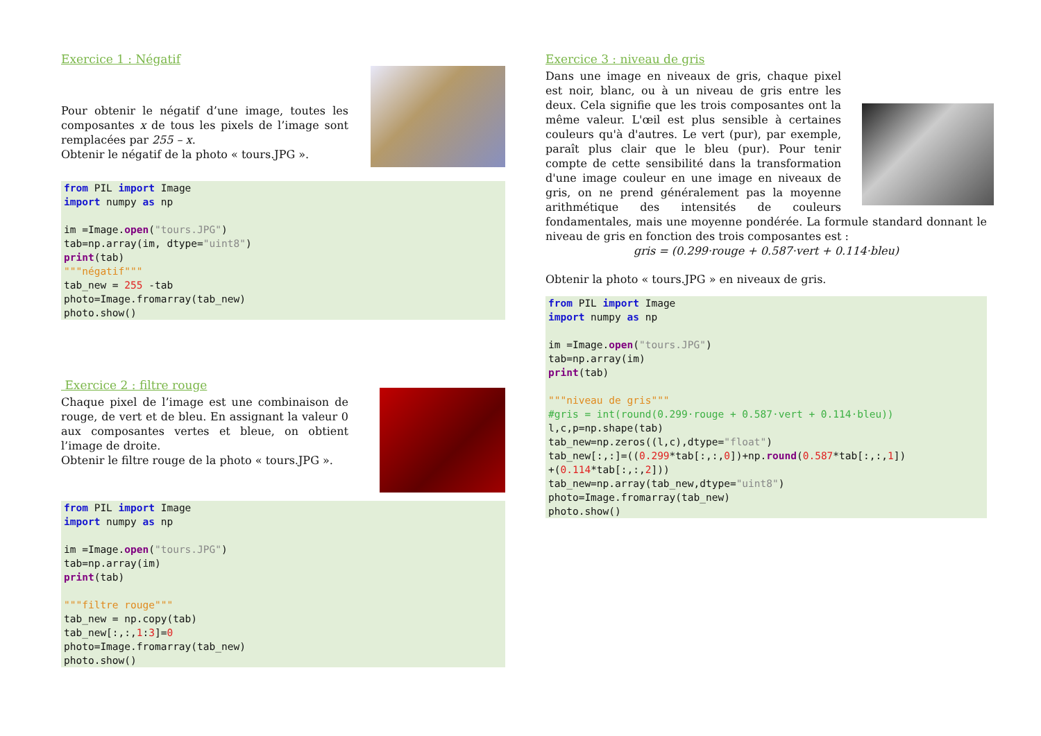Exercice 1 : Négatif
Pour obtenir le négatif d’une image, toutes les composantes x de tous les pixels de l’image sont remplacées par 255 – x.
Obtenir le négatif de la photo « tours.JPG ».
from PIL import Image
import numpy as np

im =Image.open("tours.JPG")
tab=np.array(im, dtype="uint8")
print(tab)
"""négatif"""
tab_new = 255 -tab
photo=Image.fromarray(tab_new)
photo.show()
Exercice 2 : filtre rouge
Chaque pixel de l’image est une combinaison de rouge, de vert et de bleu. En assignant la valeur 0 aux composantes vertes et bleue, on obtient l’image de droite.
Obtenir le filtre rouge de la photo « tours.JPG ».
from PIL import Image
import numpy as np

im =Image.open("tours.JPG")
tab=np.array(im)
print(tab)

"""filtre rouge"""
tab_new = np.copy(tab)
tab_new[:,:,1:3]=0
photo=Image.fromarray(tab_new)
photo.show()
Exercice 3 : niveau de gris
Dans une image en niveaux de gris, chaque pixel est noir, blanc, ou à un niveau de gris entre les deux. Cela signifie que les trois composantes ont la même valeur. L'œil est plus sensible à certaines couleurs qu'à d'autres. Le vert (pur), par exemple, paraît plus clair que le bleu (pur). Pour tenir compte de cette sensibilité dans la transformation d'une image couleur en une image en niveaux de gris, on ne prend généralement pas la moyenne arithmétique des intensités de couleurs fondamentales, mais une moyenne pondérée. La formule standard donnant le niveau de gris en fonction des trois composantes est :
gris = (0.299·rouge + 0.587·vert + 0.114·bleu)
Obtenir la photo « tours.JPG » en niveaux de gris.
from PIL import Image
import numpy as np

im =Image.open("tours.JPG")
tab=np.array(im)
print(tab)

"""niveau de gris"""
#gris = int(round(0.299·rouge + 0.587·vert + 0.114·bleu))
l,c,p=np.shape(tab)
tab_new=np.zeros((l,c),dtype="float")
tab_new[:,:]=((0.299*tab[:,:,0])+np.round(0.587*tab[:,:,1])
+(0.114*tab[:,:,2]))
tab_new=np.array(tab_new,dtype="uint8")
photo=Image.fromarray(tab_new)
photo.show()